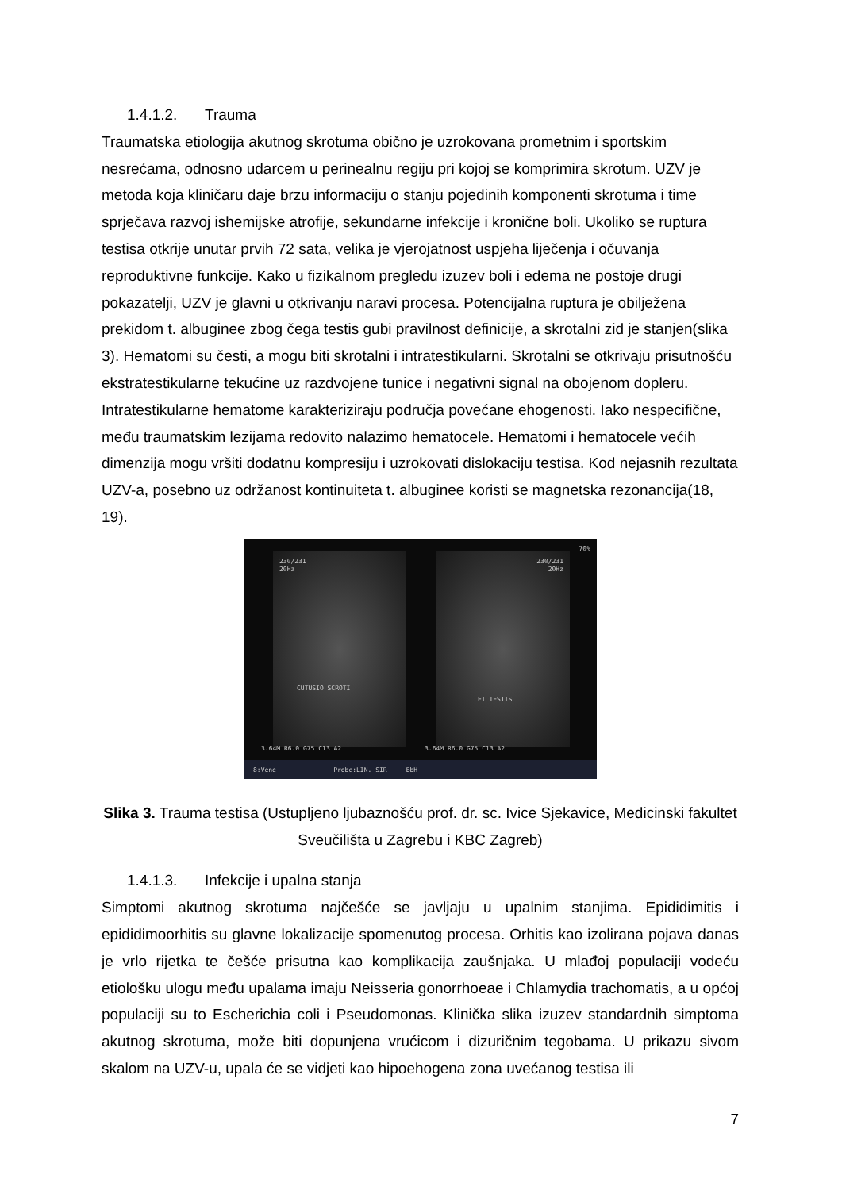1.4.1.2. Trauma
Traumatska etiologija akutnog skrotuma obično je uzrokovana prometnim i sportskim nesrećama, odnosno udarcem u perinealnu regiju pri kojoj se komprimira skrotum. UZV je metoda koja kliničaru daje brzu informaciju o stanju pojedinih komponenti skrotuma i time sprječava razvoj ishemijske atrofije, sekundarne infekcije i kronične boli. Ukoliko se ruptura testisa otkrije unutar prvih 72 sata, velika je vjerojatnost uspjeha liječenja i očuvanja reproduktivne funkcije. Kako u fizikalnom pregledu izuzev boli i edema ne postoje drugi pokazatelji, UZV je glavni u otkrivanju naravi procesa. Potencijalna ruptura je obilježena prekidom t. albuginee zbog čega testis gubi pravilnost definicije, a skrotalni zid je stanjen(slika 3). Hematomi su česti, a mogu biti skrotalni i intratestikularni. Skrotalni se otkrivaju prisutnošću ekstratestikularne tekućine uz razdvojene tunice i negativni signal na obojenom dopleru. Intratestikularne hematome karakteriziraju područja povećane ehogenosti. Iako nespecifične, među traumatskim lezijama redovito nalazimo hematocele. Hematomi i hematocele većih dimenzija mogu vršiti dodatnu kompresiju i uzrokovati dislokaciju testisa. Kod nejasnih rezultata UZV-a, posebno uz održanost kontinuiteta t. albuginee koristi se magnetska rezonancija(18, 19).
230/231
20Hz
CUTUSIO SCROTI
230/231
20Hz
ET TESTIS
3.64M R6.0 G75 C13 A2 3.64M R6.0 G75 C13 A2
70%
8:Vene Probe:LIN. SIR BbH
Slika 3. Trauma testisa (Ustupljeno ljubaznošću prof. dr. sc. Ivice Sjekavice, Medicinski fakultet Sveučilišta u Zagrebu i KBC Zagreb)
1.4.1.3. Infekcije i upalna stanja
Simptomi akutnog skrotuma najčešće se javljaju u upalnim stanjima. Epididimitis i epididimoorhitis su glavne lokalizacije spomenutog procesa. Orhitis kao izolirana pojava danas je vrlo rijetka te češće prisutna kao komplikacija zaušnjaka. U mlađoj populaciji vodeću etiološku ulogu među upalama imaju Neisseria gonorrhoeae i Chlamydia trachomatis, a u općoj populaciji su to Escherichia coli i Pseudomonas. Klinička slika izuzev standardnih simptoma akutnog skrotuma, može biti dopunjena vrućicom i dizuričnim tegobama. U prikazu sivom skalom na UZV-u, upala će se vidjeti kao hipoehogena zona uvećanog testisa ili
7